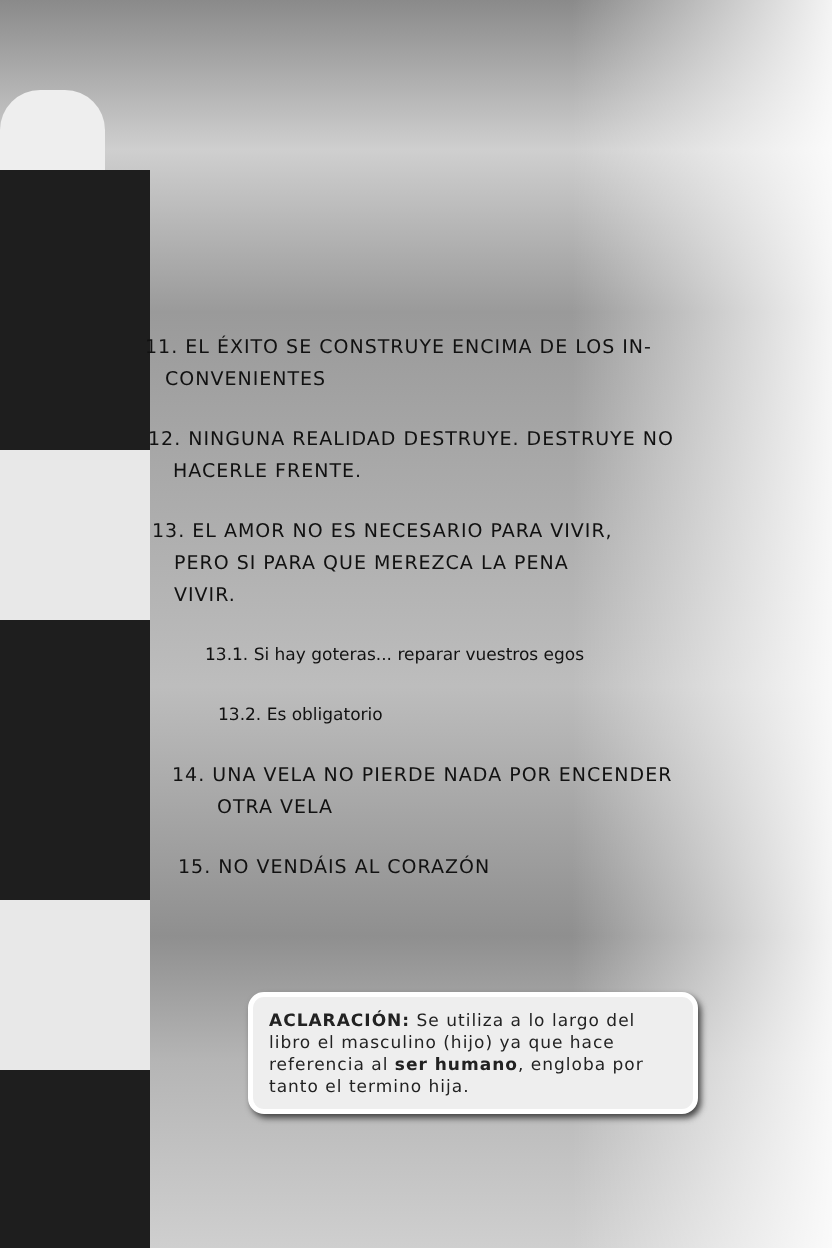11. EL ÉXITO SE CONSTRUYE ENCIMA DE LOS IN-
CONVENIENTES
12. NINGUNA REALIDAD DESTRUYE. DESTRUYE NO
HACERLE FRENTE.
13. EL AMOR NO ES NECESARIO PARA VIVIR,
PERO SI PARA QUE MEREZCA LA PENA
VIVIR.
13.1. Si hay goteras... reparar vuestros egos
13.2. Es obligatorio
14. UNA VELA NO PIERDE NADA POR ENCENDER
OTRA VELA
15. NO VENDÁIS AL CORAZÓN
ACLARACIÓN: Se utiliza a lo largo del libro el masculino (hijo) ya que hace referencia al ser humano, engloba por tanto el termino hija.